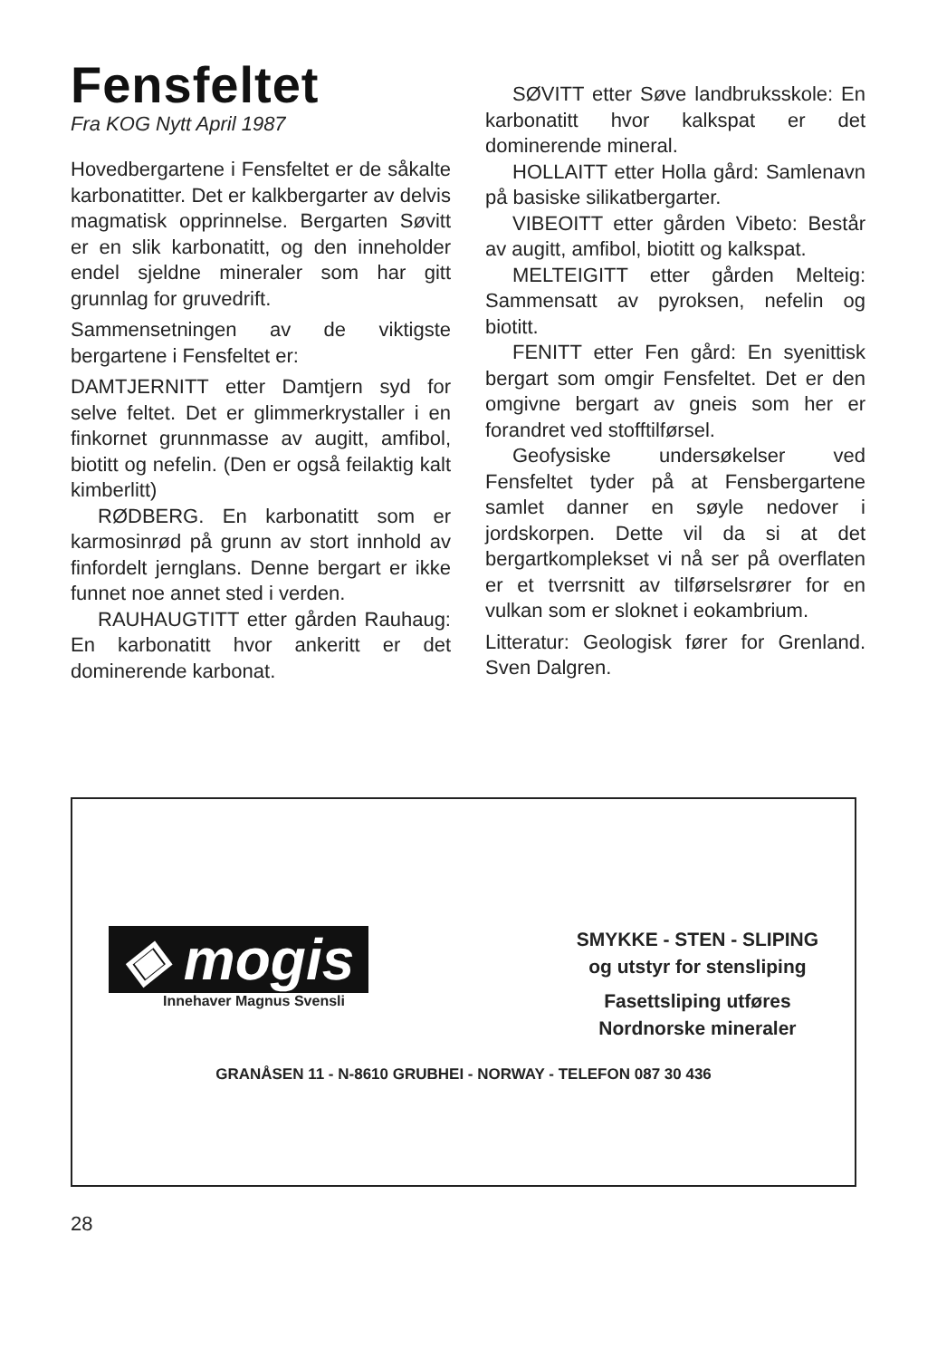Fensfeltet
Fra KOG Nytt April 1987
Hovedbergartene i Fensfeltet er de såkalte karbonatitter. Det er kalkbergarter av delvis magmatisk opprinnelse. Bergarten Søvitt er en slik karbonatitt, og den inneholder endel sjeldne mineraler som har gitt grunnlag for gruvedrift.
Sammensetningen av de viktigste bergartene i Fensfeltet er:
DAMTJERNITT etter Damtjern syd for selve feltet. Det er glimmerkrystaller i en finkornet grunnmasse av augitt, amfibol, biotitt og nefelin. (Den er også feilaktig kalt kimberlitt)
RØDBERG. En karbonatitt som er karmosinrød på grunn av stort innhold av finfordelt jernglans. Denne bergart er ikke funnet noe annet sted i verden.
RAUHAUGTITT etter gården Rauhaug: En karbonatitt hvor ankeritt er det dominerende karbonat.
SØVITT etter Søve landbruksskole: En karbonatitt hvor kalkspat er det dominerende mineral.
HOLLAITT etter Holla gård: Samlenavn på basiske silikatbergarter.
VIBEOITT etter gården Vibeto: Består av augitt, amfibol, biotitt og kalkspat.
MELTEIGITT etter gården Melteig: Sammensatt av pyroksen, nefelin og biotitt.
FENITT etter Fen gård: En syenittisk bergart som omgir Fensfeltet. Det er den omgivne bergart av gneis som her er forandret ved stofftilførsel.
Geofysiske undersøkelser ved Fensfeltet tyder på at Fensbergartene samlet danner en søyle nedover i jordskorpen. Dette vil da si at det bergartkomplekset vi nå ser på overflaten er et tverrsnitt av tilførselsrører for en vulkan som er sloknet i eokambrium.
Litteratur: Geologisk fører for Grenland. Sven Dalgren.
◈ mogis
Innehaver Magnus Svensli
SMYKKE - STEN - SLIPING
og utstyr for stensliping
Fasettsliping utføres
Nordnorske mineraler
GRANÅSEN 11 - N-8610 GRUBHEI - NORWAY - TELEFON 087 30 436
28